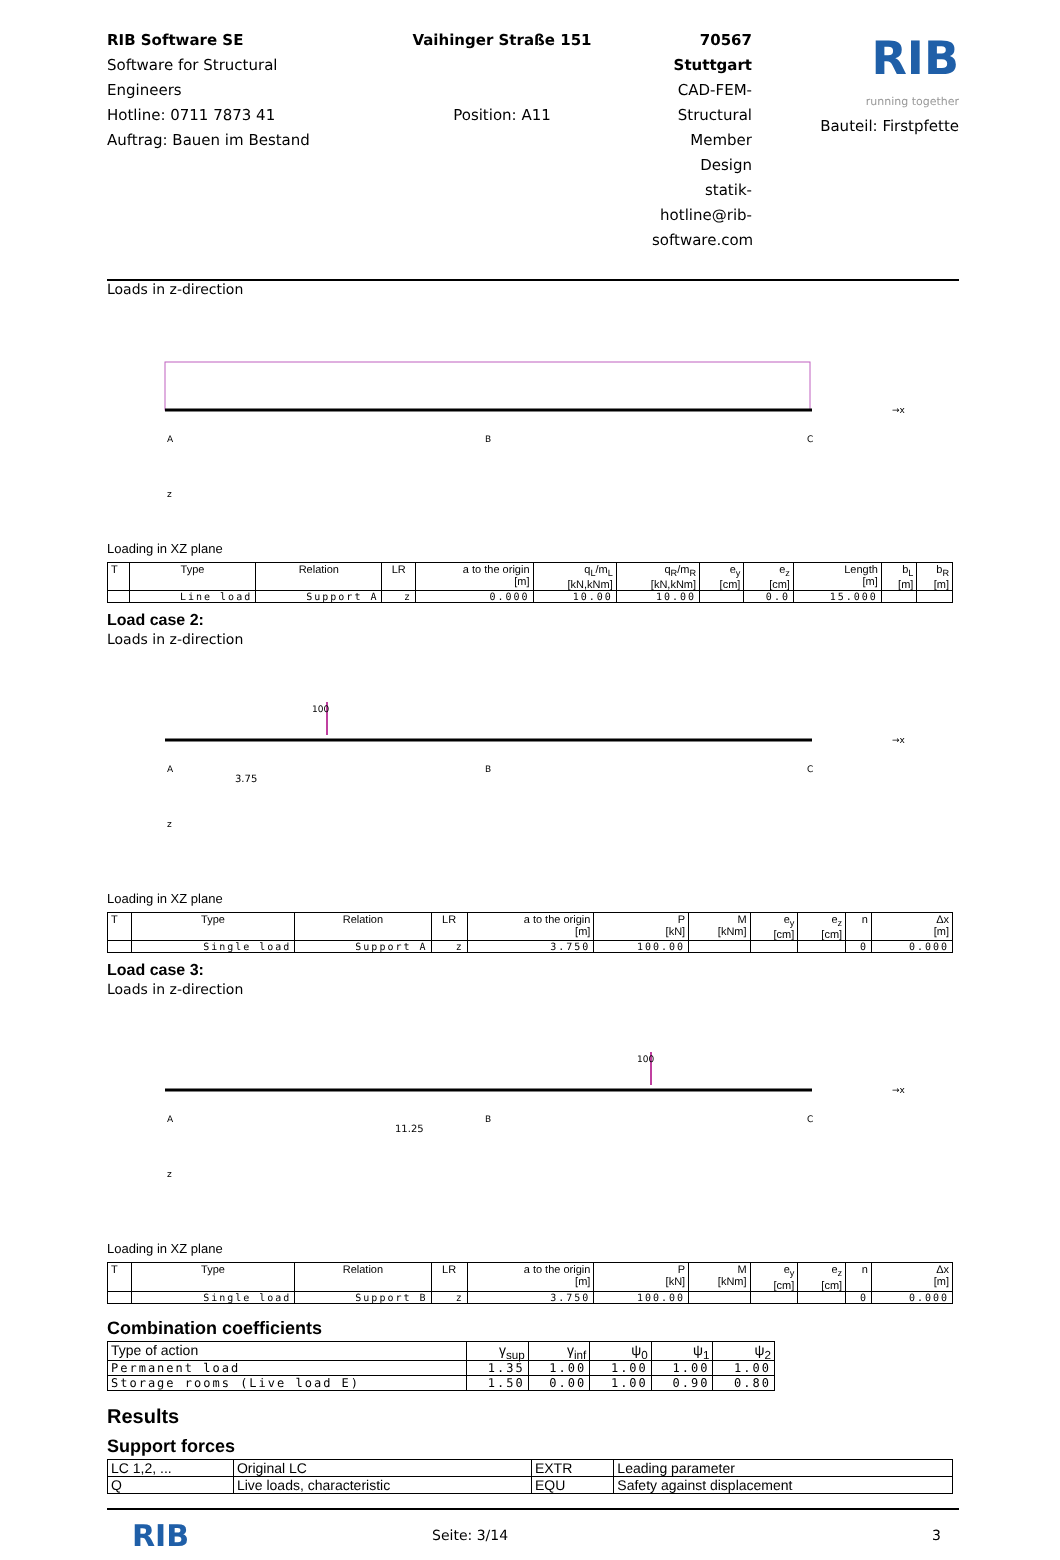RIB Software SE
Software for Structural Engineers
Hotline: 0711 7873 41
Auftrag: Bauen im Bestand
Vaihinger Straße 151
Position: A11
70567 Stuttgart
CAD-FEM-Structural Member Design
statik-hotline@rib-software.com
RIB
running together
Bauteil: Firstpfette
Loads in z-direction
A
B
C
→x
z
Loading in XZ plane
| T | Type | Relation | LR | a to the origin [m] | q<sub>L</sub>/m<sub>L</sub> [kN,kNm] | q<sub>R</sub>/m<sub>R</sub> [kN,kNm] | e<sub>y</sub> [cm] | e<sub>z</sub> [cm] | Length [m] | b<sub>L</sub> [m] | b<sub>R</sub> [m] |
| --- | --- | --- | --- | --- | --- | --- | --- | --- | --- | --- | --- |
| | Line load | Support A | z | 0.000 | 10.00 | 10.00 | | 0.0 | 15.000 | | |
Load case 2:
Loads in z-direction
100
3.75
A
B
C
→x
z
Loading in XZ plane
| T | Type | Relation | LR | a to the origin [m] | P [kN] | M [kNm] | e<sub>y</sub> [cm] | e<sub>z</sub> [cm] | n | Δx [m] |
| --- | --- | --- | --- | --- | --- | --- | --- | --- | --- | --- |
| | Single load | Support A | z | 3.750 | 100.00 | | | | 0 | 0.000 |
Load case 3:
Loads in z-direction
100
11.25
A
B
C
→x
z
Loading in XZ plane
| T | Type | Relation | LR | a to the origin [m] | P [kN] | M [kNm] | e<sub>y</sub> [cm] | e<sub>z</sub> [cm] | n | Δx [m] |
| --- | --- | --- | --- | --- | --- | --- | --- | --- | --- | --- |
| | Single load | Support B | z | 3.750 | 100.00 | | | | 0 | 0.000 |
Combination coefficients
| Type of action | γ<sub>sup</sub> | γ<sub>inf</sub> | ψ<sub>0</sub> | ψ<sub>1</sub> | ψ<sub>2</sub> |
| --- | --- | --- | --- | --- | --- |
| Permanent load | 1.35 | 1.00 | 1.00 | 1.00 | 1.00 |
| Storage rooms (Live load E) | 1.50 | 0.00 | 1.00 | 0.90 | 0.80 |
Results
Support forces
| LC 1,2, ... | Original LC | EXTR | Leading parameter |
| --- | --- | --- | --- |
| Q | Live loads, characteristic | EQU | Safety against displacement |
RIB
Seite: 3/14 3